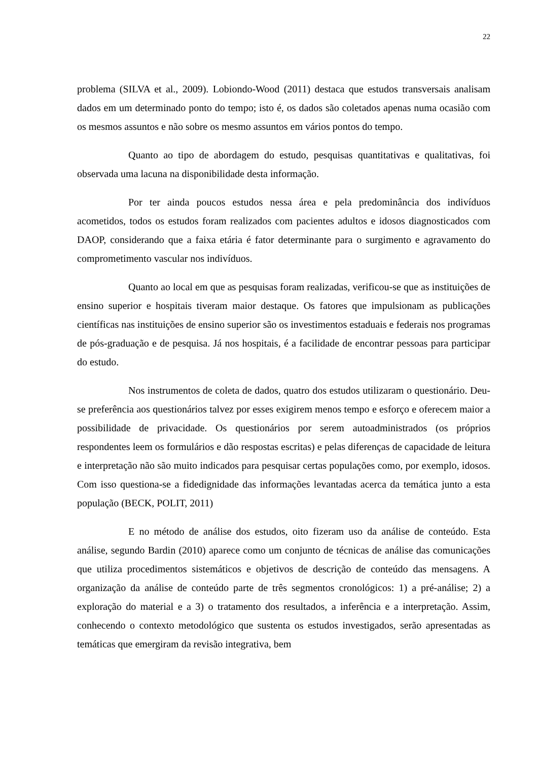22
problema (SILVA et al., 2009). Lobiondo-Wood (2011) destaca que estudos transversais analisam dados em um determinado ponto do tempo; isto é, os dados são coletados apenas numa ocasião com os mesmos assuntos e não sobre os mesmo assuntos em vários pontos do tempo.
Quanto ao tipo de abordagem do estudo, pesquisas quantitativas e qualitativas, foi observada uma lacuna na disponibilidade desta informação.
Por ter ainda poucos estudos nessa área e pela predominância dos indivíduos acometidos, todos os estudos foram realizados com pacientes adultos e idosos diagnosticados com DAOP, considerando que a faixa etária é fator determinante para o surgimento e agravamento do comprometimento vascular nos indivíduos.
Quanto ao local em que as pesquisas foram realizadas, verificou-se que as instituições de ensino superior e hospitais tiveram maior destaque. Os fatores que impulsionam as publicações científicas nas instituições de ensino superior são os investimentos estaduais e federais nos programas de pós-graduação e de pesquisa. Já nos hospitais, é a facilidade de encontrar pessoas para participar do estudo.
Nos instrumentos de coleta de dados, quatro dos estudos utilizaram o questionário. Deu-se preferência aos questionários talvez por esses exigirem menos tempo e esforço e oferecem maior a possibilidade de privacidade. Os questionários por serem autoadministrados (os próprios respondentes leem os formulários e dão respostas escritas) e pelas diferenças de capacidade de leitura e interpretação não são muito indicados para pesquisar certas populações como, por exemplo, idosos. Com isso questiona-se a fidedignidade das informações levantadas acerca da temática junto a esta população (BECK, POLIT, 2011)
E no método de análise dos estudos, oito fizeram uso da análise de conteúdo. Esta análise, segundo Bardin (2010) aparece como um conjunto de técnicas de análise das comunicações que utiliza procedimentos sistemáticos e objetivos de descrição de conteúdo das mensagens. A organização da análise de conteúdo parte de três segmentos cronológicos: 1) a pré-análise; 2) a exploração do material e a 3) o tratamento dos resultados, a inferência e a interpretação. Assim, conhecendo o contexto metodológico que sustenta os estudos investigados, serão apresentadas as temáticas que emergiram da revisão integrativa, bem